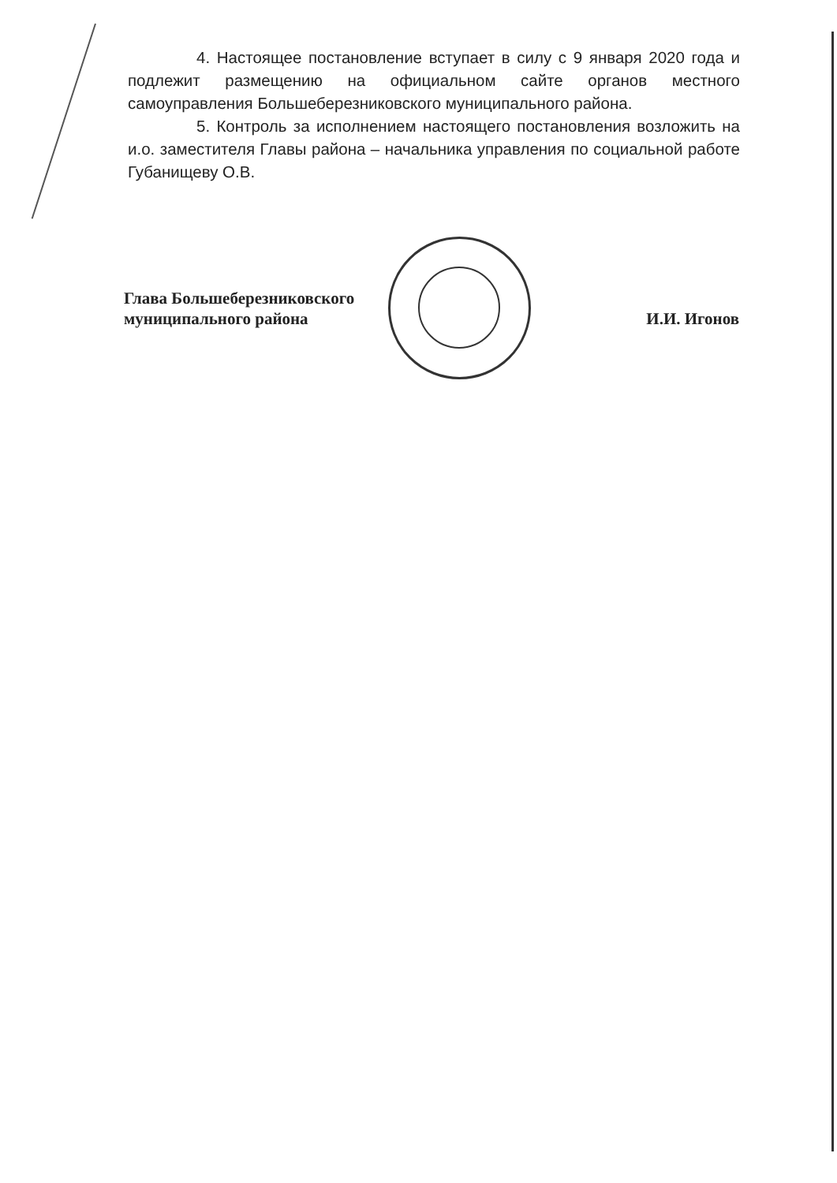4. Настоящее постановление вступает в силу с 9 января 2020 года и подлежит размещению на официальном сайте органов местного самоуправления Большеберезниковского муниципального района.
5. Контроль за исполнением настоящего постановления возложить на и.о. заместителя Главы района – начальника управления по социальной работе Губанищеву О.В.
Глава Большеберезниковского
муниципального района
И.И. Игонов